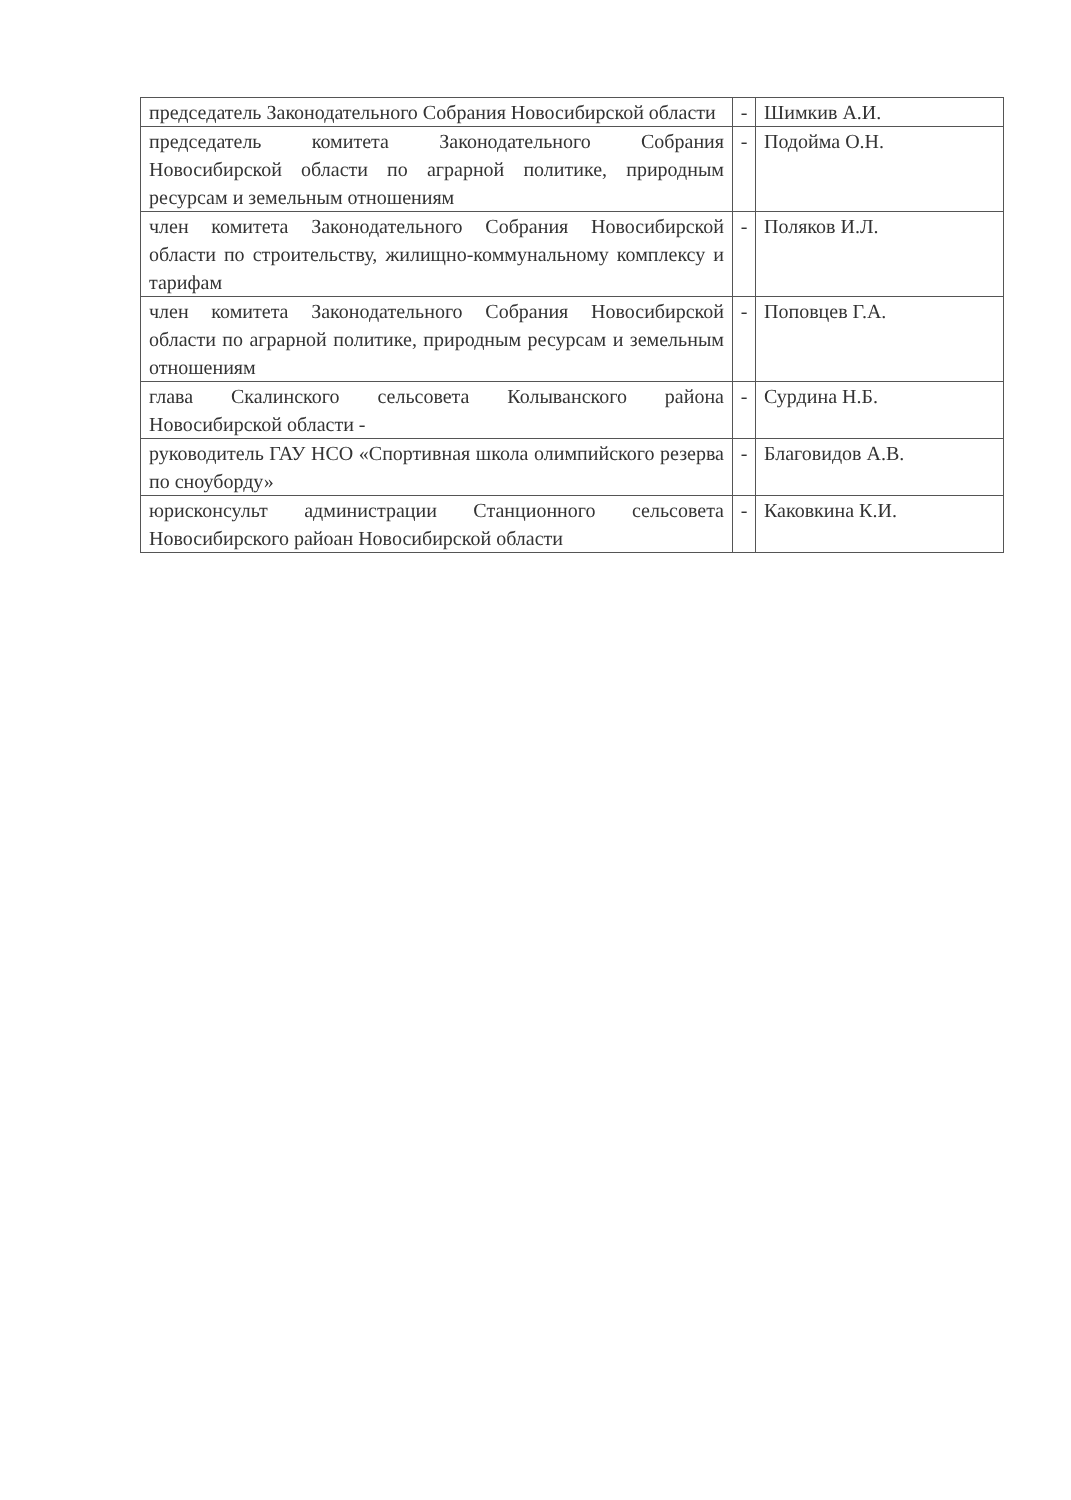| председатель Законодательного Собрания Новосибирской области | - | Шимкив А.И. |
| председатель комитета Законодательного Собрания Новосибирской области по аграрной политике, природным ресурсам и земельным отношениям | - | Подойма О.Н. |
| член комитета Законодательного Собрания Новосибирской области по строительству, жилищно-коммунальному комплексу и тарифам | - | Поляков И.Л. |
| член комитета Законодательного Собрания Новосибирской области по аграрной политике, природным ресурсам и земельным отношениям | - | Поповцев Г.А. |
| глава Скалинского сельсовета Колыванского района Новосибирской области - | - | Сурдина Н.Б. |
| руководитель ГАУ НСО «Спортивная школа олимпийского резерва по сноуборду» | - | Благовидов А.В. |
| юрисконсульт администрации Станционного сельсовета Новосибирского райоан Новосибирской области | - | Каковкина К.И. |